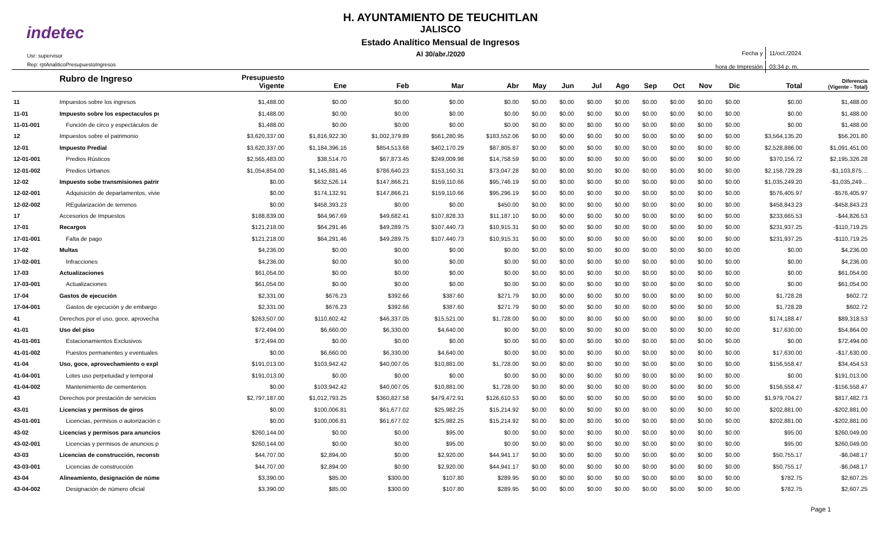indetec
Usr: supervisor
Rep: rptAnaliticoPresupuestoIngresos
H. AYUNTAMIENTO DE TEUCHITLAN
JALISCO
Estado Analítico Mensual de Ingresos
Al 30/abr./2020
| Fecha y | 11/oct./2024 |
| hora de Impresión | 03:34 p. m. |
| | Rubro de Ingreso | Presupuesto Vigente | Ene | Feb | Mar | Abr | May | Jun | Jul | Ago | Sep | Oct | Nov | Dic | Total | Diferencia (Vigente - Total) |
| --- | --- | --- | --- | --- | --- | --- | --- | --- | --- | --- | --- | --- | --- | --- | --- | --- |
| 11 | Impuestos sobre los ingresos | $1,488.00 | $0.00 | $0.00 | $0.00 | $0.00 | $0.00 | $0.00 | $0.00 | $0.00 | $0.00 | $0.00 | $0.00 | $0.00 | $0.00 | $1,488.00 |
| 11-01 | Impuesto sobre los espectaculos pı | $1,488.00 | $0.00 | $0.00 | $0.00 | $0.00 | $0.00 | $0.00 | $0.00 | $0.00 | $0.00 | $0.00 | $0.00 | $0.00 | $0.00 | $1,488.00 |
| 11-01-001 | Función de circo y espectáculos de | $1,488.00 | $0.00 | $0.00 | $0.00 | $0.00 | $0.00 | $0.00 | $0.00 | $0.00 | $0.00 | $0.00 | $0.00 | $0.00 | $0.00 | $1,488.00 |
| 12 | Impuestos sobre el patrimonio | $3,620,337.00 | $1,816,922.30 | $1,002,379.89 | $561,280.95 | $183,552.06 | $0.00 | $0.00 | $0.00 | $0.00 | $0.00 | $0.00 | $0.00 | $0.00 | $3,564,135.20 | $56,201.80 |
| 12-01 | Impuesto Predial | $3,620,337.00 | $1,184,396.16 | $854,513.68 | $402,170.29 | $87,805.87 | $0.00 | $0.00 | $0.00 | $0.00 | $0.00 | $0.00 | $0.00 | $0.00 | $2,528,886.00 | $1,091,451.00 |
| 12-01-001 | Predios Rústicos | $2,565,483.00 | $38,514.70 | $67,873.45 | $249,009.98 | $14,758.59 | $0.00 | $0.00 | $0.00 | $0.00 | $0.00 | $0.00 | $0.00 | $0.00 | $370,156.72 | $2,195,326.28 |
| 12-01-002 | Predios Urbanos | $1,054,854.00 | $1,145,881.46 | $786,640.23 | $153,160.31 | $73,047.28 | $0.00 | $0.00 | $0.00 | $0.00 | $0.00 | $0.00 | $0.00 | $0.00 | $2,158,729.28 | -$1,103,875… |
| 12-02 | Impuesto sobe transmisiones patrir | $0.00 | $632,526.14 | $147,866.21 | $159,110.66 | $95,746.19 | $0.00 | $0.00 | $0.00 | $0.00 | $0.00 | $0.00 | $0.00 | $0.00 | $1,035,249.20 | -$1,035,249… |
| 12-02-001 | Adquisición de departamentos, vivie | $0.00 | $174,132.91 | $147,866.21 | $159,110.66 | $95,296.19 | $0.00 | $0.00 | $0.00 | $0.00 | $0.00 | $0.00 | $0.00 | $0.00 | $576,405.97 | -$576,405.97 |
| 12-02-002 | REgularización de terrenos | $0.00 | $458,393.23 | $0.00 | $0.00 | $450.00 | $0.00 | $0.00 | $0.00 | $0.00 | $0.00 | $0.00 | $0.00 | $0.00 | $458,843.23 | -$458,843.23 |
| 17 | Accesorios de Impuestos | $188,839.00 | $64,967.69 | $49,682.41 | $107,828.33 | $11,187.10 | $0.00 | $0.00 | $0.00 | $0.00 | $0.00 | $0.00 | $0.00 | $0.00 | $233,665.53 | -$44,826.53 |
| 17-01 | Recargos | $121,218.00 | $64,291.46 | $49,289.75 | $107,440.73 | $10,915.31 | $0.00 | $0.00 | $0.00 | $0.00 | $0.00 | $0.00 | $0.00 | $0.00 | $231,937.25 | -$110,719.25 |
| 17-01-001 | Falta de pago | $121,218.00 | $64,291.46 | $49,289.75 | $107,440.73 | $10,915.31 | $0.00 | $0.00 | $0.00 | $0.00 | $0.00 | $0.00 | $0.00 | $0.00 | $231,937.25 | -$110,719.25 |
| 17-02 | Multas | $4,236.00 | $0.00 | $0.00 | $0.00 | $0.00 | $0.00 | $0.00 | $0.00 | $0.00 | $0.00 | $0.00 | $0.00 | $0.00 | $0.00 | $4,236.00 |
| 17-02-001 | Infracciones | $4,236.00 | $0.00 | $0.00 | $0.00 | $0.00 | $0.00 | $0.00 | $0.00 | $0.00 | $0.00 | $0.00 | $0.00 | $0.00 | $0.00 | $4,236.00 |
| 17-03 | Actualizaciones | $61,054.00 | $0.00 | $0.00 | $0.00 | $0.00 | $0.00 | $0.00 | $0.00 | $0.00 | $0.00 | $0.00 | $0.00 | $0.00 | $0.00 | $61,054.00 |
| 17-03-001 | Actualizaciones | $61,054.00 | $0.00 | $0.00 | $0.00 | $0.00 | $0.00 | $0.00 | $0.00 | $0.00 | $0.00 | $0.00 | $0.00 | $0.00 | $0.00 | $61,054.00 |
| 17-04 | Gastos de ejecución | $2,331.00 | $676.23 | $392.66 | $387.60 | $271.79 | $0.00 | $0.00 | $0.00 | $0.00 | $0.00 | $0.00 | $0.00 | $0.00 | $1,728.28 | $602.72 |
| 17-04-001 | Gastos de ejecución y de embargo | $2,331.00 | $676.23 | $392.66 | $387.60 | $271.79 | $0.00 | $0.00 | $0.00 | $0.00 | $0.00 | $0.00 | $0.00 | $0.00 | $1,728.28 | $602.72 |
| 41 | Derechos por el uso, goce, aprovecha | $263,507.00 | $110,602.42 | $46,337.05 | $15,521.00 | $1,728.00 | $0.00 | $0.00 | $0.00 | $0.00 | $0.00 | $0.00 | $0.00 | $0.00 | $174,188.47 | $89,318.53 |
| 41-01 | Uso del piso | $72,494.00 | $6,660.00 | $6,330.00 | $4,640.00 | $0.00 | $0.00 | $0.00 | $0.00 | $0.00 | $0.00 | $0.00 | $0.00 | $0.00 | $17,630.00 | $54,864.00 |
| 41-01-001 | Estacionamientos Exclusivos | $72,494.00 | $0.00 | $0.00 | $0.00 | $0.00 | $0.00 | $0.00 | $0.00 | $0.00 | $0.00 | $0.00 | $0.00 | $0.00 | $0.00 | $72,494.00 |
| 41-01-002 | Puestos permanentes y eventuales | $0.00 | $6,660.00 | $6,330.00 | $4,640.00 | $0.00 | $0.00 | $0.00 | $0.00 | $0.00 | $0.00 | $0.00 | $0.00 | $0.00 | $17,630.00 | -$17,630.00 |
| 41-04 | Uso, goce, aprovechamiento o expl | $191,013.00 | $103,942.42 | $40,007.05 | $10,881.00 | $1,728.00 | $0.00 | $0.00 | $0.00 | $0.00 | $0.00 | $0.00 | $0.00 | $0.00 | $156,558.47 | $34,454.53 |
| 41-04-001 | Lotes uso perpetuidad y temporal | $191,013.00 | $0.00 | $0.00 | $0.00 | $0.00 | $0.00 | $0.00 | $0.00 | $0.00 | $0.00 | $0.00 | $0.00 | $0.00 | $0.00 | $191,013.00 |
| 41-04-002 | Mantenimiento de cementerios | $0.00 | $103,942.42 | $40,007.05 | $10,881.00 | $1,728.00 | $0.00 | $0.00 | $0.00 | $0.00 | $0.00 | $0.00 | $0.00 | $0.00 | $156,558.47 | -$156,558.47 |
| 43 | Derechos por prestación de servicios | $2,797,187.00 | $1,012,793.25 | $360,827.58 | $479,472.91 | $126,610.53 | $0.00 | $0.00 | $0.00 | $0.00 | $0.00 | $0.00 | $0.00 | $0.00 | $1,979,704.27 | $817,482.73 |
| 43-01 | Licencias y permisos de giros | $0.00 | $100,006.81 | $61,677.02 | $25,982.25 | $15,214.92 | $0.00 | $0.00 | $0.00 | $0.00 | $0.00 | $0.00 | $0.00 | $0.00 | $202,881.00 | -$202,881.00 |
| 43-01-001 | Licencias, permisos o autorización c | $0.00 | $100,006.81 | $61,677.02 | $25,982.25 | $15,214.92 | $0.00 | $0.00 | $0.00 | $0.00 | $0.00 | $0.00 | $0.00 | $0.00 | $202,881.00 | -$202,881.00 |
| 43-02 | Licencias y permisos para anuncios | $260,144.00 | $0.00 | $0.00 | $95.00 | $0.00 | $0.00 | $0.00 | $0.00 | $0.00 | $0.00 | $0.00 | $0.00 | $0.00 | $95.00 | $260,049.00 |
| 43-02-001 | Licencias y permisos de anuncios p | $260,144.00 | $0.00 | $0.00 | $95.00 | $0.00 | $0.00 | $0.00 | $0.00 | $0.00 | $0.00 | $0.00 | $0.00 | $0.00 | $95.00 | $260,049.00 |
| 43-03 | Licencias de construcción, reconstı | $44,707.00 | $2,894.00 | $0.00 | $2,920.00 | $44,941.17 | $0.00 | $0.00 | $0.00 | $0.00 | $0.00 | $0.00 | $0.00 | $0.00 | $50,755.17 | -$6,048.17 |
| 43-03-001 | Licencias de construcción | $44,707.00 | $2,894.00 | $0.00 | $2,920.00 | $44,941.17 | $0.00 | $0.00 | $0.00 | $0.00 | $0.00 | $0.00 | $0.00 | $0.00 | $50,755.17 | -$6,048.17 |
| 43-04 | Alineamiento, designación de núme | $3,390.00 | $85.00 | $300.00 | $107.80 | $289.95 | $0.00 | $0.00 | $0.00 | $0.00 | $0.00 | $0.00 | $0.00 | $0.00 | $782.75 | $2,607.25 |
| 43-04-002 | Designación de número oficial | $3,390.00 | $85.00 | $300.00 | $107.80 | $289.95 | $0.00 | $0.00 | $0.00 | $0.00 | $0.00 | $0.00 | $0.00 | $0.00 | $782.75 | $2,607.25 |
Page 1